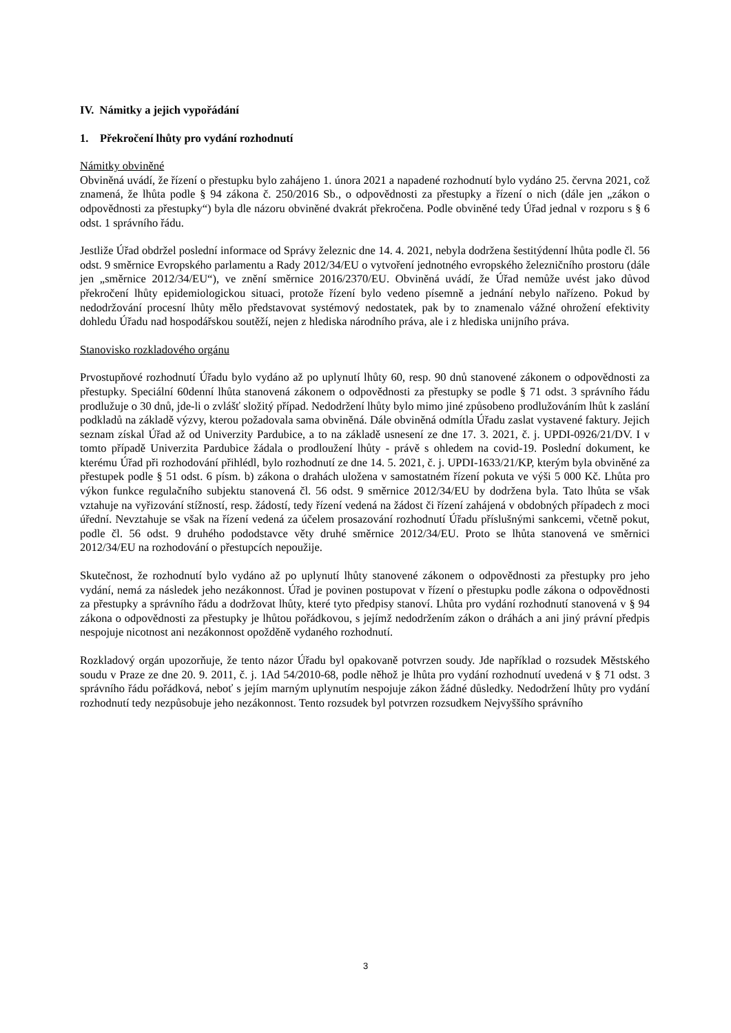IV. Námitky a jejich vypořádání
1. Překročení lhůty pro vydání rozhodnutí
Námitky obviněné
Obviněná uvádí, že řízení o přestupku bylo zahájeno 1. února 2021 a napadené rozhodnutí bylo vydáno 25. června 2021, což znamená, že lhůta podle § 94 zákona č. 250/2016 Sb., o odpovědnosti za přestupky a řízení o nich (dále jen „zákon o odpovědnosti za přestupky“) byla dle názoru obviněné dvakrát překročena. Podle obviněné tedy Úřad jednal v rozporu s § 6 odst. 1 správního řádu.
Jestliže Úřad obdržel poslední informace od Správy železnic dne 14. 4. 2021, nebyla dodržena šestitýdenní lhůta podle čl. 56 odst. 9 směrnice Evropského parlamentu a Rady 2012/34/EU o vytvoření jednotného evropského železničního prostoru (dále jen „směrnice 2012/34/EU“), ve znění směrnice 2016/2370/EU. Obviněná uvádí, že Úřad nemůže uvést jako důvod překročení lhůty epidemiologickou situaci, protože řízení bylo vedeno písemně a jednání nebylo nařízeno. Pokud by nedodržování procesní lhůty mělo představovat systémový nedostatek, pak by to znamenalo vážné ohrožení efektivity dohledu Úřadu nad hospodářskou soutěží, nejen z hlediska národního práva, ale i z hlediska unijního práva.
Stanovisko rozkladového orgánu
Prvostupňové rozhodnutí Úřadu bylo vydáno až po uplynutí lhůty 60, resp. 90 dnů stanovené zákonem o odpovědnosti za přestupky. Speciální 60denní lhůta stanovená zákonem o odpovědnosti za přestupky se podle § 71 odst. 3 správního řádu prodlužuje o 30 dnů, jde-li o zvlášť složitý případ. Nedodržení lhůty bylo mimo jiné způsobeno prodlužováním lhůt k zaslání podkladů na základě výzvy, kterou požadovala sama obviněná. Dále obviněná odmítla Úřadu zaslat vystavené faktury. Jejich seznam získal Úřad až od Univerzity Pardubice, a to na základě usnesení ze dne 17. 3. 2021, č. j. UPDI-0926/21/DV. I v tomto případě Univerzita Pardubice žádala o prodloužení lhůty - právě s ohledem na covid-19. Poslední dokument, ke kterému Úřad při rozhodování přihlédl, bylo rozhodnutí ze dne 14. 5. 2021, č. j. UPDI-1633/21/KP, kterým byla obviněné za přestupek podle § 51 odst. 6 písm. b) zákona o drahách uložena v samostatném řízení pokuta ve výši 5 000 Kč. Lhůta pro výkon funkce regulačního subjektu stanovená čl. 56 odst. 9 směrnice 2012/34/EU by dodržena byla. Tato lhůta se však vztahuje na vyřizování stížností, resp. žádostí, tedy řízení vedená na žádost či řízení zahájená v obdobných případech z moci úřední. Nevztahuje se však na řízení vedená za účelem prosazování rozhodnutí Úřadu příslušnými sankcemi, včetně pokut, podle čl. 56 odst. 9 druhého pododstavce věty druhé směrnice 2012/34/EU. Proto se lhůta stanovená ve směrnici 2012/34/EU na rozhodování o přestupcích nepoužije.
Skutečnost, že rozhodnutí bylo vydáno až po uplynutí lhůty stanovené zákonem o odpovědnosti za přestupky pro jeho vydání, nemá za následek jeho nezákonnost. Úřad je povinen postupovat v řízení o přestupku podle zákona o odpovědnosti za přestupky a správního řádu a dodržovat lhůty, které tyto předpisy stanoví. Lhůta pro vydání rozhodnutí stanovená v § 94 zákona o odpovědnosti za přestupky je lhůtou pořádkovou, s jejímž nedodržením zákon o dráhách a ani jiný právní předpis nespojuje nicotnost ani nezákonnost opožděně vydaného rozhodnutí.
Rozkladový orgán upozorňuje, že tento názor Úřadu byl opakovaně potvrzen soudy. Jde například o rozsudek Městského soudu v Praze ze dne 20. 9. 2011, č. j. 1Ad 54/2010-68, podle něhož je lhůta pro vydání rozhodnutí uvedená v § 71 odst. 3 správního řádu pořádková, neboť s jejím marným uplynutím nespojuje zákon žádné důsledky. Nedodržení lhůty pro vydání rozhodnutí tedy nezpůsobuje jeho nezákonnost. Tento rozsudek byl potvrzen rozsudkem Nejvyššího správního
3